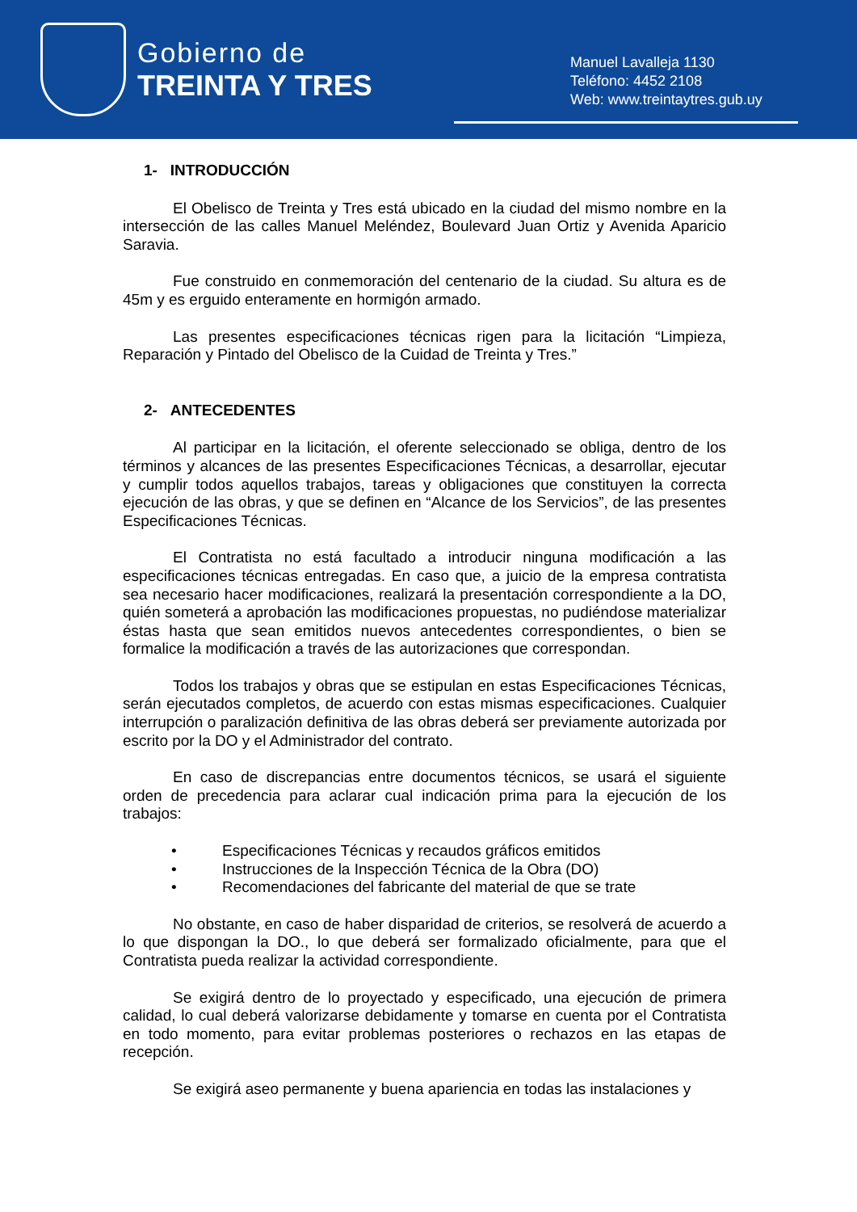Gobierno de
TREINTA Y TRES
Manuel Lavalleja 1130
Teléfono: 4452 2108
Web: www.treintaytres.gub.uy
1- INTRODUCCIÓN
El Obelisco de Treinta y Tres está ubicado en la ciudad del mismo nombre en la intersección de las calles Manuel Meléndez, Boulevard Juan Ortiz y Avenida Aparicio Saravia.
Fue construido en conmemoración del centenario de la ciudad. Su altura es de 45m y es erguido enteramente en hormigón armado.
Las presentes especificaciones técnicas rigen para la licitación “Limpieza, Reparación y Pintado del Obelisco de la Cuidad de Treinta y Tres.”
2- ANTECEDENTES
Al participar en la licitación, el oferente seleccionado se obliga, dentro de los términos y alcances de las presentes Especificaciones Técnicas, a desarrollar, ejecutar y cumplir todos aquellos trabajos, tareas y obligaciones que constituyen la correcta ejecución de las obras, y que se definen en “Alcance de los Servicios”, de las presentes Especificaciones Técnicas.
El Contratista no está facultado a introducir ninguna modificación a las especificaciones técnicas entregadas. En caso que, a juicio de la empresa contratista sea necesario hacer modificaciones, realizará la presentación correspondiente a la DO, quién someterá a aprobación las modificaciones propuestas, no pudiéndose materializar éstas hasta que sean emitidos nuevos antecedentes correspondientes, o bien se formalice la modificación a través de las autorizaciones que correspondan.
Todos los trabajos y obras que se estipulan en estas Especificaciones Técnicas, serán ejecutados completos, de acuerdo con estas mismas especificaciones. Cualquier interrupción o paralización definitiva de las obras deberá ser previamente autorizada por escrito por la DO y el Administrador del contrato.
En caso de discrepancias entre documentos técnicos, se usará el siguiente orden de precedencia para aclarar cual indicación prima para la ejecución de los trabajos:
• Especificaciones Técnicas y recaudos gráficos emitidos
• Instrucciones de la Inspección Técnica de la Obra (DO)
• Recomendaciones del fabricante del material de que se trate
No obstante, en caso de haber disparidad de criterios, se resolverá de acuerdo a lo que dispongan la DO., lo que deberá ser formalizado oficialmente, para que el Contratista pueda realizar la actividad correspondiente.
Se exigirá dentro de lo proyectado y especificado, una ejecución de primera calidad, lo cual deberá valorizarse debidamente y tomarse en cuenta por el Contratista en todo momento, para evitar problemas posteriores o rechazos en las etapas de recepción.
Se exigirá aseo permanente y buena apariencia en todas las instalaciones y